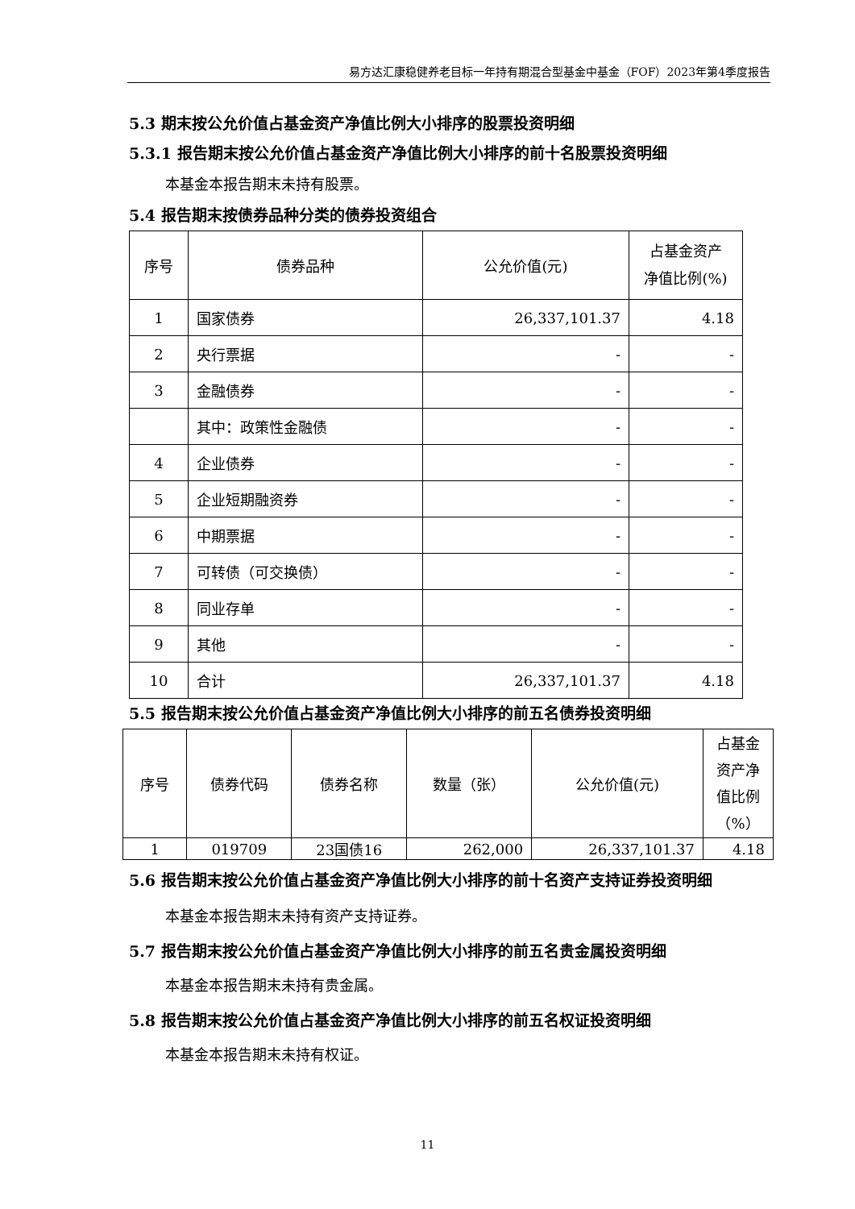易方达汇康稳健养老目标一年持有期混合型基金中基金（FOF）2023年第4季度报告
5.3 期末按公允价值占基金资产净值比例大小排序的股票投资明细
5.3.1 报告期末按公允价值占基金资产净值比例大小排序的前十名股票投资明细
本基金本报告期末未持有股票。
5.4 报告期末按债券品种分类的债券投资组合
| 序号 | 债券品种 | 公允价值(元) | 占基金资产 净值比例(%) |
| --- | --- | --- | --- |
| 1 | 国家债券 | 26,337,101.37 | 4.18 |
| 2 | 央行票据 | - | - |
| 3 | 金融债券 | - | - |
| | 其中：政策性金融债 | - | - |
| 4 | 企业债券 | - | - |
| 5 | 企业短期融资券 | - | - |
| 6 | 中期票据 | - | - |
| 7 | 可转债（可交换债） | - | - |
| 8 | 同业存单 | - | - |
| 9 | 其他 | - | - |
| 10 | 合计 | 26,337,101.37 | 4.18 |
5.5 报告期末按公允价值占基金资产净值比例大小排序的前五名债券投资明细
| 序号 | 债券代码 | 债券名称 | 数量（张） | 公允价值(元) | 占基金资产净值比例（%） |
| --- | --- | --- | --- | --- | --- |
| 1 | 019709 | 23国债16 | 262,000 | 26,337,101.37 | 4.18 |
5.6 报告期末按公允价值占基金资产净值比例大小排序的前十名资产支持证券投资明细
本基金本报告期末未持有资产支持证券。
5.7 报告期末按公允价值占基金资产净值比例大小排序的前五名贵金属投资明细
本基金本报告期末未持有贵金属。
5.8 报告期末按公允价值占基金资产净值比例大小排序的前五名权证投资明细
本基金本报告期末未持有权证。
11